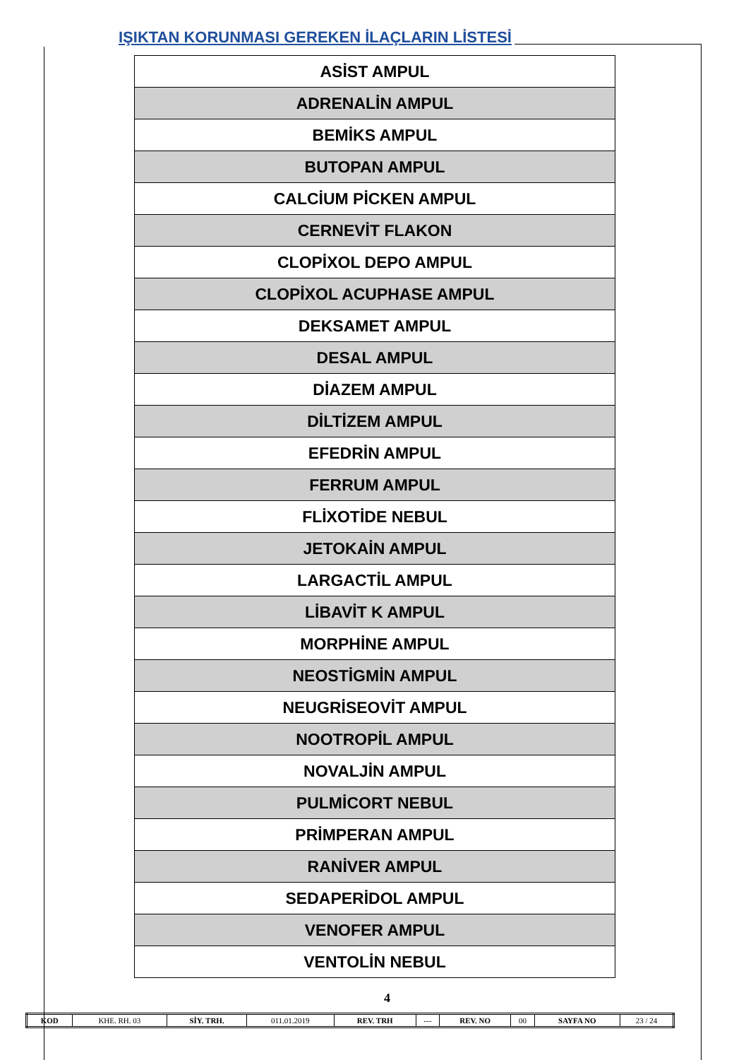IŞIKTAN KORUNMASI GEREKEN İLAÇLARIN LİSTESİ
| ASİST AMPUL |
| ADRENALİN AMPUL |
| BEMİKS AMPUL |
| BUTOPAN AMPUL |
| CALCİUM PİCKEN AMPUL |
| CERNEVİT FLAKON |
| CLOPİXOL DEPO AMPUL |
| CLOPİXOL ACUPHASE AMPUL |
| DEKSAMET AMPUL |
| DESAL AMPUL |
| DİAZEM AMPUL |
| DİLTİZEM AMPUL |
| EFEDRİN AMPUL |
| FERRUM AMPUL |
| FLİXOTİDE NEBUL |
| JETOKAİN AMPUL |
| LARGACTİL AMPUL |
| LİBAVİT K AMPUL |
| MORPHİNE AMPUL |
| NEOSTİGMİN AMPUL |
| NEUGRİSEOVİT AMPUL |
| NOOTROPİL AMPUL |
| NOVALJİN AMPUL |
| PULMİCORT NEBUL |
| PRİMPERAN AMPUL |
| RANİVER AMPUL |
| SEDAPERİDOL AMPUL |
| VENOFER AMPUL |
| VENTOLİN NEBUL |
4
| KOD | KHE. RH. 03 | SİY. TRH. | 011.01.2019 | REV. TRH | --- | REV. NO | 00 | SAYFA NO | 23 / 24 |